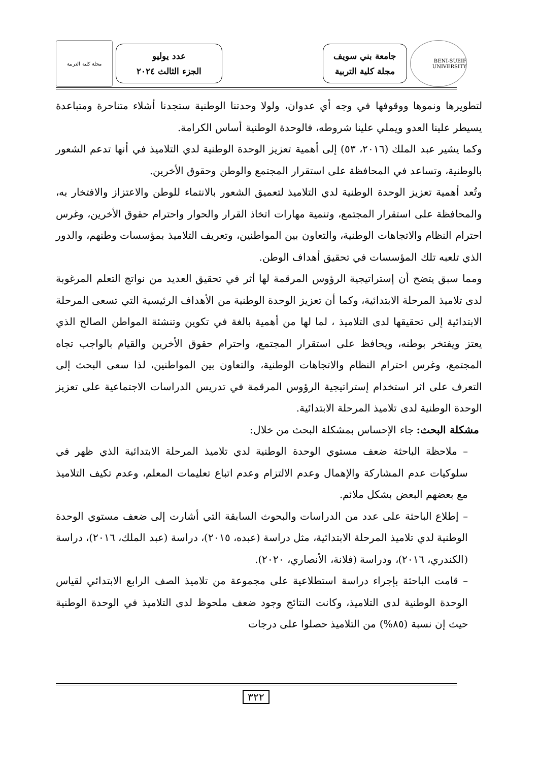BENI-SUEIF UNIVERSITY
جامعة بني سويف
مجلة كلية التربية
عدد يوليو
الجزء الثالث ٢٠٢٤
مجلة كلية التربية
لتطويرها ونموها ووقوفها في وجه أي عدوان، ولولا وحدتنا الوطنية ستجدنا أشلاء متناحرة ومتباعدة يسيطر علينا العدو ويملي علينا شروطه، فالوحدة الوطنية أساس الكرامة.
وكما يشير عبد الملك (٢٠١٦، ٥٣) إلى أهمية تعزيز الوحدة الوطنية لدي التلاميذ في أنها تدعم الشعور بالوطنية، وتساعد في المحافظة على استقرار المجتمع والوطن وحقوق الأخرين.
وتُعد أهمية تعزيز الوحدة الوطنية لدي التلاميذ لتعميق الشعور بالانتماء للوطن والاعتزاز والافتخار به، والمحافظة على استقرار المجتمع، وتنمية مهارات اتخاذ القرار والحوار واحترام حقوق الأخرين، وغرس احترام النظام والاتجاهات الوطنية، والتعاون بين المواطنين، وتعريف التلاميذ بمؤسسات وطنهم، والدور الذي تلعبه تلك المؤسسات في تحقيق أهداف الوطن.
ومما سبق يتضح أن إستراتيجية الرؤوس المرقمة لها أثر في تحقيق العديد من نواتج التعلم المرغوبة لدى تلاميذ المرحلة الابتدائية، وكما أن تعزيز الوحدة الوطنية من الأهداف الرئيسية التي تسعى المرحلة الابتدائية إلى تحقيقها لدى التلاميذ ، لما لها من أهمية بالغة في تكوين وتنشئة المواطن الصالح الذي يعتز ويفتخر بوطنه، ويحافظ على استقرار المجتمع، واحترام حقوق الأخرين والقيام بالواجب تجاه المجتمع، وغرس احترام النظام والاتجاهات الوطنية، والتعاون بين المواطنين، لذا سعى البحث إلى التعرف على اثر استخدام إستراتيجية الرؤوس المرقمة في تدريس الدراسات الاجتماعية على تعزيز الوحدة الوطنية لدى تلاميذ المرحلة الابتدائية.
مشكلة البحث: جاء الإحساس بمشكلة البحث من خلال:
– ملاحظة الباحثة ضعف مستوي الوحدة الوطنية لدي تلاميذ المرحلة الابتدائية الذي ظهر في سلوكيات عدم المشاركة والإهمال وعدم الالتزام وعدم اتباع تعليمات المعلم، وعدم تكيف التلاميذ مع بعضهم البعض بشكل ملائم.
– إطلاع الباحثة على عدد من الدراسات والبحوث السابقة التي أشارت إلى ضعف مستوي الوحدة الوطنية لدي تلاميذ المرحلة الابتدائية، مثل دراسة (عبده، ٢٠١٥)، دراسة (عبد الملك، ٢٠١٦)، دراسة (الكندري، ٢٠١٦)، ودراسة (فلانة، الأنصاري، ٢٠٢٠).
– قامت الباحثة بإجراء دراسة استطلاعية على مجموعة من تلاميذ الصف الرابع الابتدائي لقياس الوحدة الوطنية لدى التلاميذ، وكانت النتائج وجود ضعف ملحوظ لدى التلاميذ في الوحدة الوطنية حيث إن نسبة (٨٥%) من التلاميذ حصلوا على درجات
٣٢٢